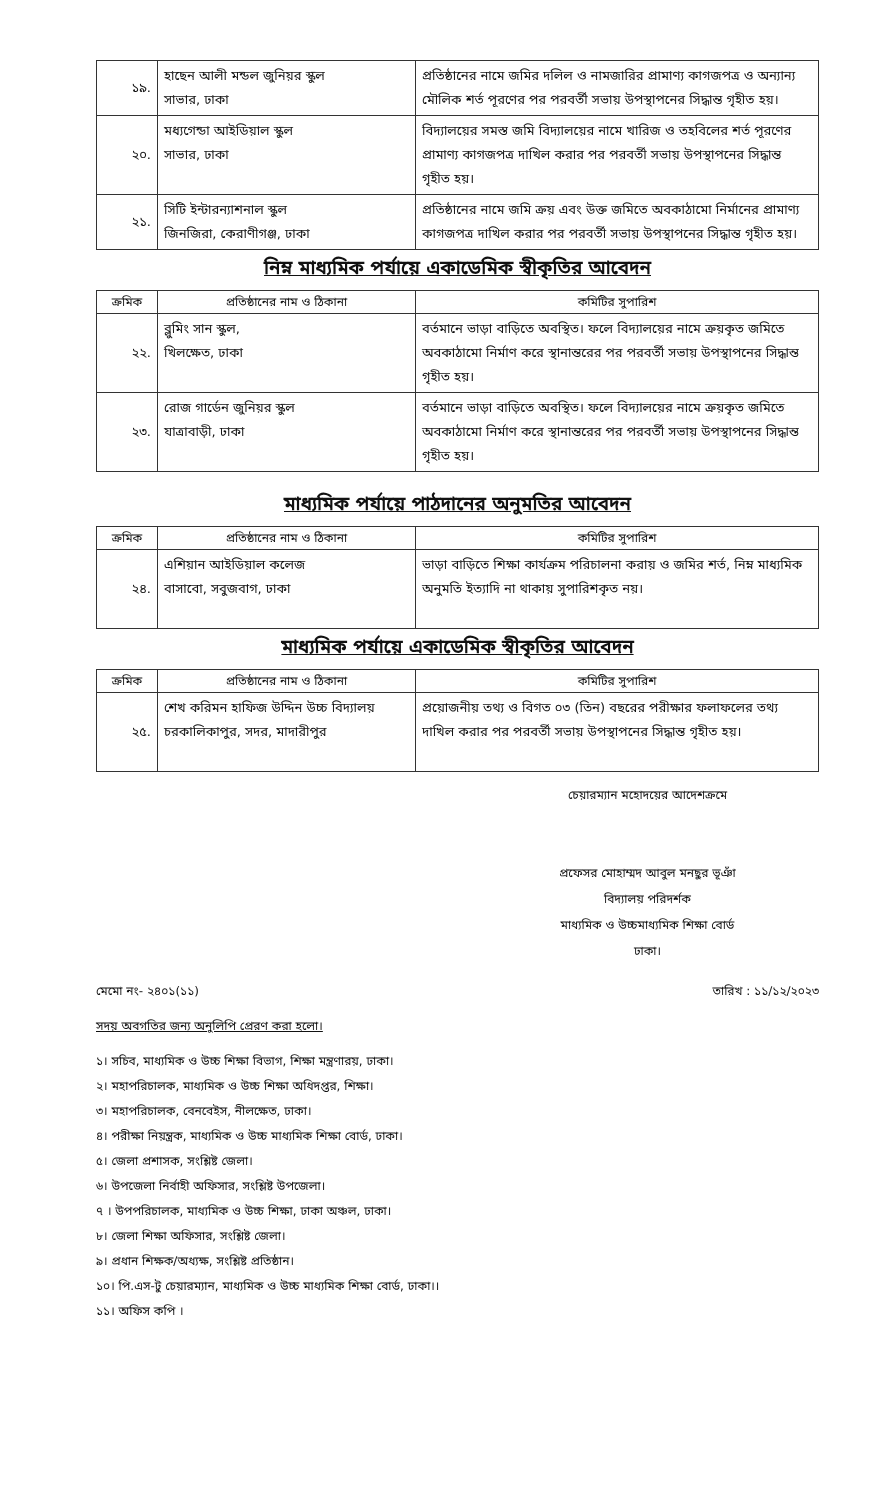| ১৯. | হাছেন আলী মন্ডল জুনিয়র স্কুল সাভার, ঢাকা | প্রতিষ্ঠানের নামে জমির দলিল ও নামজারির প্রামাণ্য কাগজপত্র ও অন্যান্য মৌলিক শর্ত পূরণের পর পরবর্তী সভায় উপস্থাপনের সিদ্ধান্ত গৃহীত হয়। |
| ২০. | মধ্যগেন্ডা আইডিয়াল স্কুল সাভার, ঢাকা | বিদ্যালয়ের সমস্ত জমি বিদ্যালয়ের নামে খারিজ ও তহবিলের শর্ত পূরণের প্রামাণ্য কাগজপত্র দাখিল করার পর পরবর্তী সভায় উপস্থাপনের সিদ্ধান্ত গৃহীত হয়। |
| ২১. | সিটি ইন্টারন্যাশনাল স্কুল জিনজিরা, কেরাণীগঞ্জ, ঢাকা | প্রতিষ্ঠানের নামে জমি ক্রয় এবং উক্ত জমিতে অবকাঠামো নির্মানের প্রামাণ্য কাগজপত্র দাখিল করার পর পরবর্তী সভায় উপস্থাপনের সিদ্ধান্ত গৃহীত হয়। |
নিম্ন মাধ্যমিক পর্যায়ে একাডেমিক স্বীকৃতির আবেদন
| ক্রমিক | প্রতিষ্ঠানের নাম ও ঠিকানা | কমিটির সুপারিশ |
| --- | --- | --- |
| ২২. | ব্লুমিং সান স্কুল, খিলক্ষেত, ঢাকা | বর্তমানে ভাড়া বাড়িতে অবস্থিত। ফলে বিদ্যালয়ের নামে ক্রয়কৃত জমিতে অবকাঠামো নির্মাণ করে স্থানান্তরের পর পরবর্তী সভায় উপস্থাপনের সিদ্ধান্ত গৃহীত হয়। |
| ২৩. | রোজ গার্ডেন জুনিয়র স্কুল যাত্রাবাড়ী, ঢাকা | বর্তমানে ভাড়া বাড়িতে অবস্থিত। ফলে বিদ্যালয়ের নামে ক্রয়কৃত জমিতে অবকাঠামো নির্মাণ করে স্থানান্তরের পর পরবর্তী সভায় উপস্থাপনের সিদ্ধান্ত গৃহীত হয়। |
মাধ্যমিক পর্যায়ে পাঠদানের অনুমতির আবেদন
| ক্রমিক | প্রতিষ্ঠানের নাম ও ঠিকানা | কমিটির সুপারিশ |
| --- | --- | --- |
| ২৪. | এশিয়ান আইডিয়াল কলেজ বাসাবো, সবুজবাগ, ঢাকা | ভাড়া বাড়িতে শিক্ষা কার্যক্রম পরিচালনা করায় ও জমির শর্ত, নিম্ন মাধ্যমিক অনুমতি ইত্যাদি না থাকায় সুপারিশকৃত নয়। |
মাধ্যমিক পর্যায়ে একাডেমিক স্বীকৃতির আবেদন
| ক্রমিক | প্রতিষ্ঠানের নাম ও ঠিকানা | কমিটির সুপারিশ |
| --- | --- | --- |
| ২৫. | শেখ করিমন হাফিজ উদ্দিন উচ্চ বিদ্যালয় চরকালিকাপুর, সদর, মাদারীপুর | প্রয়োজনীয় তথ্য ও বিগত ০৩ (তিন) বছরের পরীক্ষার ফলাফলের তথ্য দাখিল করার পর পরবর্তী সভায় উপস্থাপনের সিদ্ধান্ত গৃহীত হয়। |
চেয়ারম্যান মহোদয়ের আদেশক্রমে
প্রফেসর মোহাম্মদ আবুল মনছুর ভূঞাঁ
বিদ্যালয় পরিদর্শক
মাধ্যমিক ও উচ্চমাধ্যমিক শিক্ষা বোর্ড
ঢাকা।
মেমো নং- ২৪০১(১১) তারিখ : ১১/১২/২০২৩
সদয় অবগতির জন্য অনুলিপি প্রেরণ করা হলো।
১। সচিব, মাধ্যমিক ও উচ্চ শিক্ষা বিভাগ, শিক্ষা মন্ত্রণারয়, ঢাকা।
২। মহাপরিচালক, মাধ্যমিক ও উচ্চ শিক্ষা অধিদপ্তর, শিক্ষা।
৩। মহাপরিচালক, বেনবেইস, নীলক্ষেত, ঢাকা।
৪। পরীক্ষা নিয়ন্ত্রক, মাধ্যমিক ও উচ্চ মাধ্যমিক শিক্ষা বোর্ড, ঢাকা।
৫। জেলা প্রশাসক, সংশ্লিষ্ট জেলা।
৬। উপজেলা নির্বাহী অফিসার, সংশ্লিষ্ট উপজেলা।
৭ । উপপরিচালক, মাধ্যমিক ও উচ্চ শিক্ষা, ঢাকা অঞ্চল, ঢাকা।
৮। জেলা শিক্ষা অফিসার, সংশ্লিষ্ট জেলা।
৯। প্রধান শিক্ষক/অধ্যক্ষ, সংশ্লিষ্ট প্রতিষ্ঠান।
১০। পি.এস-টু চেয়ারম্যান, মাধ্যমিক ও উচ্চ মাধ্যমিক শিক্ষা বোর্ড, ঢাকা।।
১১। অফিস কপি ।